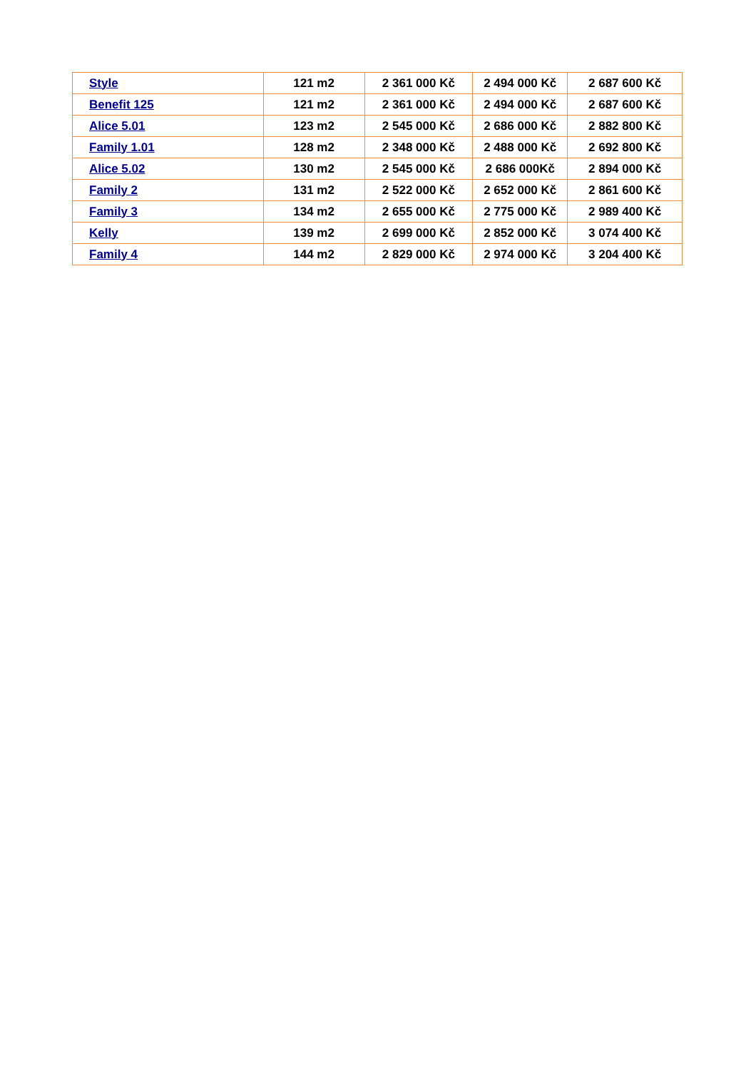| Style | 121 m2 | 2 361 000 Kč | 2 494 000 Kč | 2 687 600 Kč |
| Benefit 125 | 121 m2 | 2 361 000 Kč | 2 494 000 Kč | 2 687 600 Kč |
| Alice 5.01 | 123 m2 | 2 545 000 Kč | 2 686 000 Kč | 2 882 800 Kč |
| Family 1.01 | 128 m2 | 2 348 000 Kč | 2 488 000 Kč | 2 692 800 Kč |
| Alice 5.02 | 130 m2 | 2 545 000 Kč | 2 686 000Kč | 2 894 000 Kč |
| Family 2 | 131 m2 | 2 522 000 Kč | 2 652 000 Kč | 2 861 600 Kč |
| Family 3 | 134 m2 | 2 655 000 Kč | 2 775 000 Kč | 2 989 400 Kč |
| Kelly | 139 m2 | 2 699 000 Kč | 2 852 000 Kč | 3 074 400 Kč |
| Family 4 | 144 m2 | 2 829 000 Kč | 2 974 000 Kč | 3 204 400 Kč |